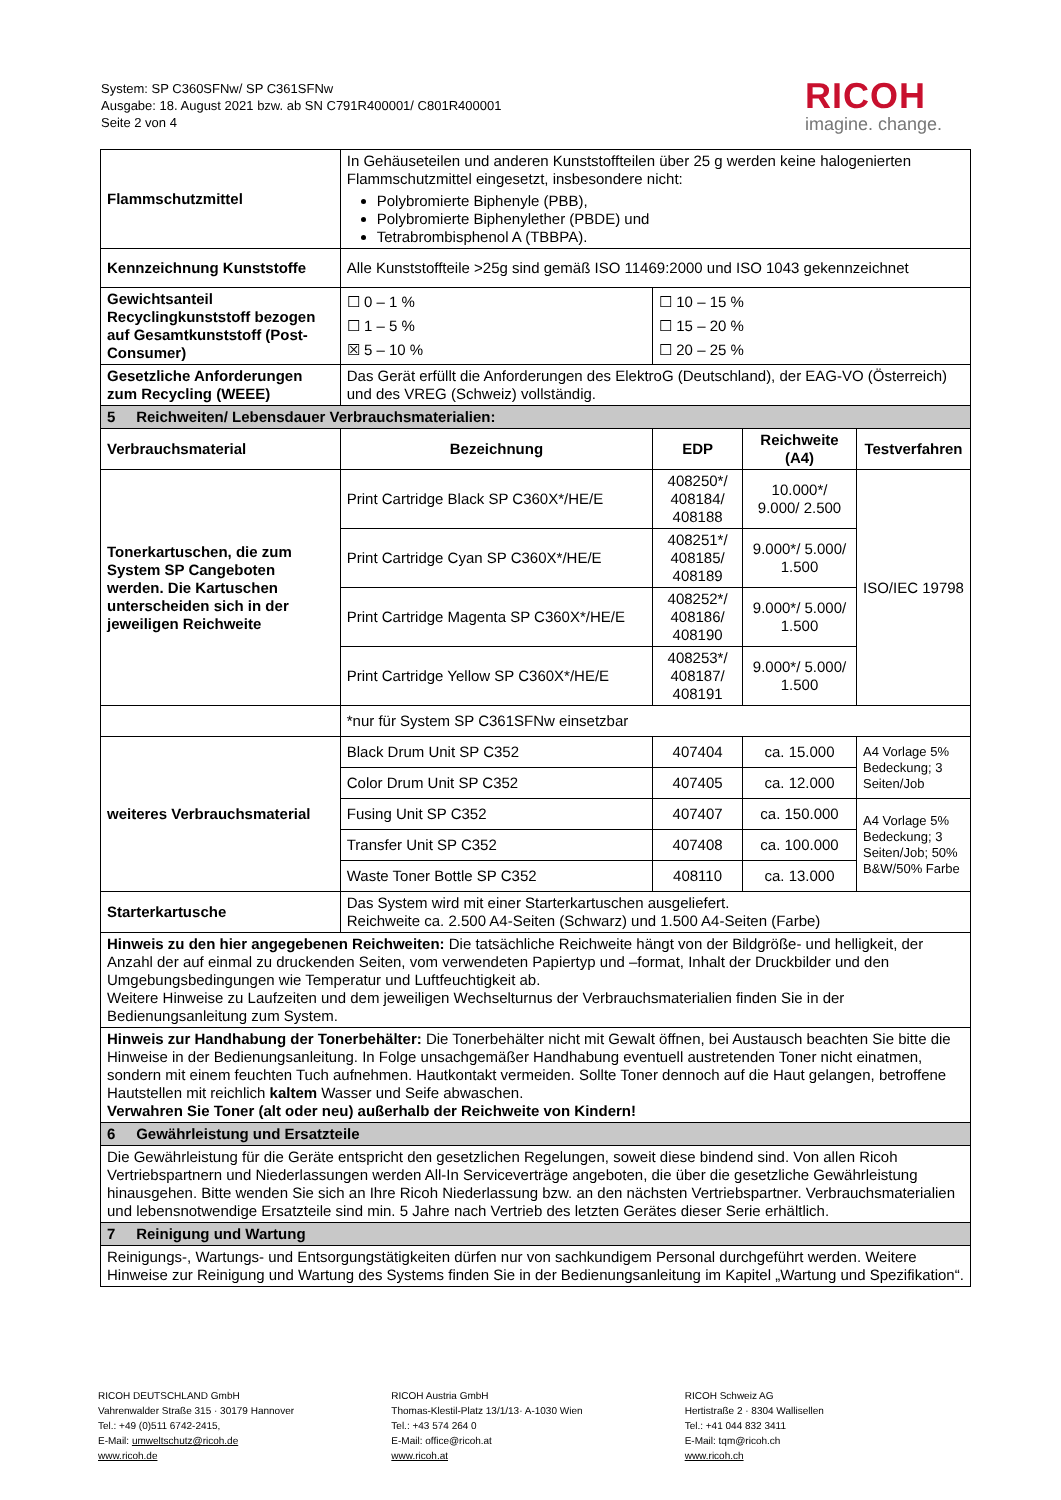System: SP C360SFNw/ SP C361SFNw
Ausgabe: 18. August 2021 bzw. ab SN C791R400001/ C801R400001
Seite 2 von 4
RICOH
imagine. change.
| Flammschutzmittel | In Gehäuseteilen und anderen Kunststoffteilen über 25 g werden keine halogenierten Flammschutzmittel eingesetzt, insbesondere nicht: Polybromierte Biphenyle (PBB), Polybromierte Biphenylether (PBDE) und Tetrabrombisphenol A (TBBPA). | | | |
| Kennzeichnung Kunststoffe | Alle Kunststoffteile >25g sind gemäß ISO 11469:2000 und ISO 1043 gekennzeichnet | | | |
| Gewichtsanteil Recyclingkunststoff bezogen auf Gesamtkunststoff (Post-Consumer) | ☐ 0 – 1 % ☐ 1 – 5 % ☒ 5 – 10 % | ☐ 10 – 15 % ☐ 15 – 20 % ☐ 20 – 25 % | | |
| Gesetzliche Anforderungen zum Recycling (WEEE) | Das Gerät erfüllt die Anforderungen des ElektroG (Deutschland), der EAG-VO (Österreich) und des VREG (Schweiz) vollständig. | | | |
| 5 Reichweiten/ Lebensdauer Verbrauchsmaterialien: | | | | |
| Verbrauchsmaterial | Bezeichnung | EDP | Reichweite (A4) | Testverfahren |
| Tonerkartuschen, die zum System SP Cangeboten werden. Die Kartuschen unterscheiden sich in der jeweiligen Reichweite | Print Cartridge Black SP C360X*/HE/E | 408250*/ 408184/ 408188 | 10.000*/ 9.000/ 2.500 | ISO/IEC 19798 |
| | Print Cartridge Cyan SP C360X*/HE/E | 408251*/ 408185/ 408189 | 9.000*/ 5.000/ 1.500 | |
| | Print Cartridge Magenta SP C360X*/HE/E | 408252*/ 408186/ 408190 | 9.000*/ 5.000/ 1.500 | |
| | Print Cartridge Yellow SP C360X*/HE/E | 408253*/ 408187/ 408191 | 9.000*/ 5.000/ 1.500 | |
| | *nur für System SP C361SFNw einsetzbar | | | |
| weiteres Verbrauchsmaterial | Black Drum Unit SP C352 | 407404 | ca. 15.000 | A4 Vorlage 5% Bedeckung; 3 Seiten/Job |
| | Color Drum Unit SP C352 | 407405 | ca. 12.000 | |
| | Fusing Unit SP C352 | 407407 | ca. 150.000 | A4 Vorlage 5% Bedeckung; 3 Seiten/Job; 50% B&W/50% Farbe |
| | Transfer Unit SP C352 | 407408 | ca. 100.000 | |
| | Waste Toner Bottle SP C352 | 408110 | ca. 13.000 | |
| Starterkartusche | Das System wird mit einer Starterkartuschen ausgeliefert. Reichweite ca. 2.500 A4-Seiten (Schwarz) und 1.500 A4-Seiten (Farbe) | | | |
| Hinweis zu den hier angegebenen Reichweiten: Die tatsächliche Reichweite hängt von der Bildgröße- und helligkeit, der Anzahl der auf einmal zu druckenden Seiten, vom verwendeten Papiertyp und –format, Inhalt der Druckbilder und den Umgebungsbedingungen wie Temperatur und Luftfeuchtigkeit ab. Weitere Hinweise zu Laufzeiten und dem jeweiligen Wechselturnus der Verbrauchsmaterialien finden Sie in der Bedienungsanleitung zum System. | | | | |
| Hinweis zur Handhabung der Tonerbehälter: Die Tonerbehälter nicht mit Gewalt öffnen, bei Austausch beachten Sie bitte die Hinweise in der Bedienungsanleitung. In Folge unsachgemäßer Handhabung eventuell austretenden Toner nicht einatmen, sondern mit einem feuchten Tuch aufnehmen. Hautkontakt vermeiden. Sollte Toner dennoch auf die Haut gelangen, betroffene Hautstellen mit reichlich kaltem Wasser und Seife abwaschen. Verwahren Sie Toner (alt oder neu) außerhalb der Reichweite von Kindern! | | | | |
| 6 Gewährleistung und Ersatzteile | | | | |
| Die Gewährleistung für die Geräte entspricht den gesetzlichen Regelungen, soweit diese bindend sind. Von allen Ricoh Vertriebspartnern und Niederlassungen werden All-In Serviceverträge angeboten, die über die gesetzliche Gewährleistung hinausgehen. Bitte wenden Sie sich an Ihre Ricoh Niederlassung bzw. an den nächsten Vertriebspartner. Verbrauchsmaterialien und lebensnotwendige Ersatzteile sind min. 5 Jahre nach Vertrieb des letzten Gerätes dieser Serie erhältlich. | | | | |
| 7 Reinigung und Wartung | | | | |
| Reinigungs-, Wartungs- und Entsorgungstätigkeiten dürfen nur von sachkundigem Personal durchgeführt werden. Weitere Hinweise zur Reinigung und Wartung des Systems finden Sie in der Bedienungsanleitung im Kapitel „Wartung und Spezifikation“. | | | | |
RICOH DEUTSCHLAND GmbH
Vahrenwalder Straße 315 · 30179 Hannover
Tel.: +49 (0)511 6742-2415,
E-Mail: umweltschutz@ricoh.de
www.ricoh.de
RICOH Austria GmbH
Thomas-Klestil-Platz 13/1/13· A-1030 Wien
Tel.: +43 574 264 0
E-Mail: office@ricoh.at
www.ricoh.at
RICOH Schweiz AG
Hertistraße 2 · 8304 Wallisellen
Tel.: +41 044 832 3411
E-Mail: tqm@ricoh.ch
www.ricoh.ch